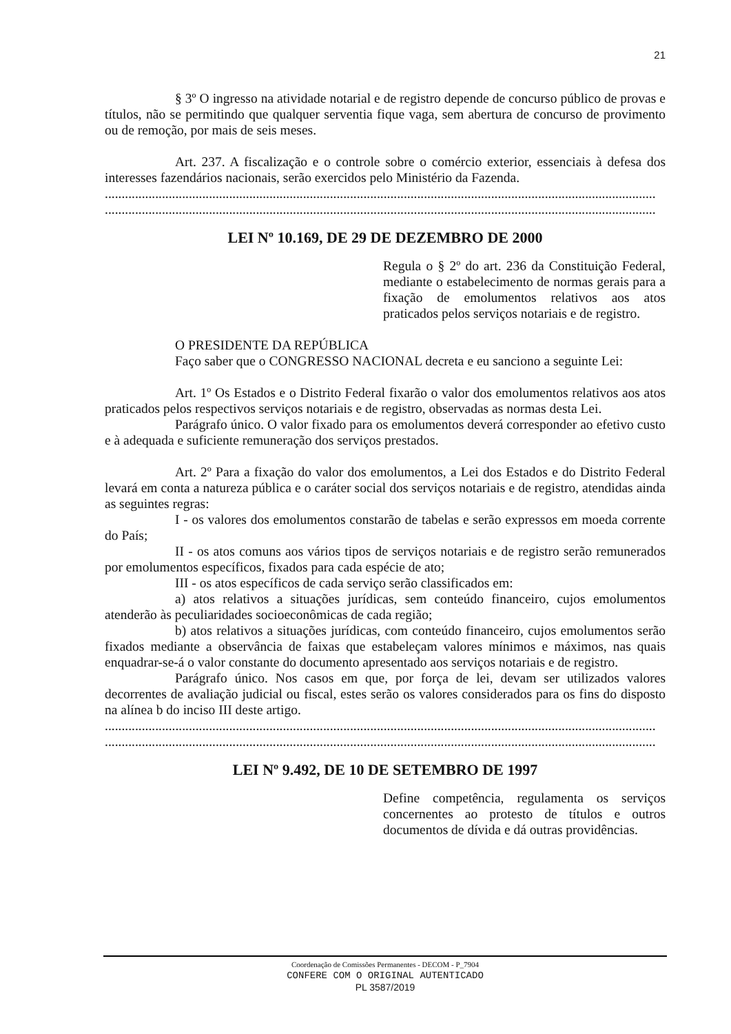21
§ 3º O ingresso na atividade notarial e de registro depende de concurso público de provas e títulos, não se permitindo que qualquer serventia fique vaga, sem abertura de concurso de provimento ou de remoção, por mais de seis meses.
Art. 237. A fiscalização e o controle sobre o comércio exterior, essenciais à defesa dos interesses fazendários nacionais, serão exercidos pelo Ministério da Fazenda.
....................................................................................................................................................................
....................................................................................................................................................................
LEI Nº 10.169, DE 29 DE DEZEMBRO DE 2000
Regula o § 2º do art. 236 da Constituição Federal, mediante o estabelecimento de normas gerais para a fixação de emolumentos relativos aos atos praticados pelos serviços notariais e de registro.
O PRESIDENTE DA REPÚBLICA
Faço saber que o CONGRESSO NACIONAL decreta e eu sanciono a seguinte Lei:
Art. 1º Os Estados e o Distrito Federal fixarão o valor dos emolumentos relativos aos atos praticados pelos respectivos serviços notariais e de registro, observadas as normas desta Lei.
Parágrafo único. O valor fixado para os emolumentos deverá corresponder ao efetivo custo e à adequada e suficiente remuneração dos serviços prestados.
Art. 2º Para a fixação do valor dos emolumentos, a Lei dos Estados e do Distrito Federal levará em conta a natureza pública e o caráter social dos serviços notariais e de registro, atendidas ainda as seguintes regras:
I - os valores dos emolumentos constarão de tabelas e serão expressos em moeda corrente do País;
II - os atos comuns aos vários tipos de serviços notariais e de registro serão remunerados por emolumentos específicos, fixados para cada espécie de ato;
III - os atos específicos de cada serviço serão classificados em:
a) atos relativos a situações jurídicas, sem conteúdo financeiro, cujos emolumentos atenderão às peculiaridades socioeconômicas de cada região;
b) atos relativos a situações jurídicas, com conteúdo financeiro, cujos emolumentos serão fixados mediante a observância de faixas que estabeleçam valores mínimos e máximos, nas quais enquadrar-se-á o valor constante do documento apresentado aos serviços notariais e de registro.
Parágrafo único. Nos casos em que, por força de lei, devam ser utilizados valores decorrentes de avaliação judicial ou fiscal, estes serão os valores considerados para os fins do disposto na alínea b do inciso III deste artigo.
....................................................................................................................................................................
....................................................................................................................................................................
LEI Nº 9.492, DE 10 DE SETEMBRO DE 1997
Define competência, regulamenta os serviços concernentes ao protesto de títulos e outros documentos de dívida e dá outras providências.
Coordenação de Comissões Permanentes - DECOM - P_7904
CONFERE COM O ORIGINAL AUTENTICADO
PL 3587/2019